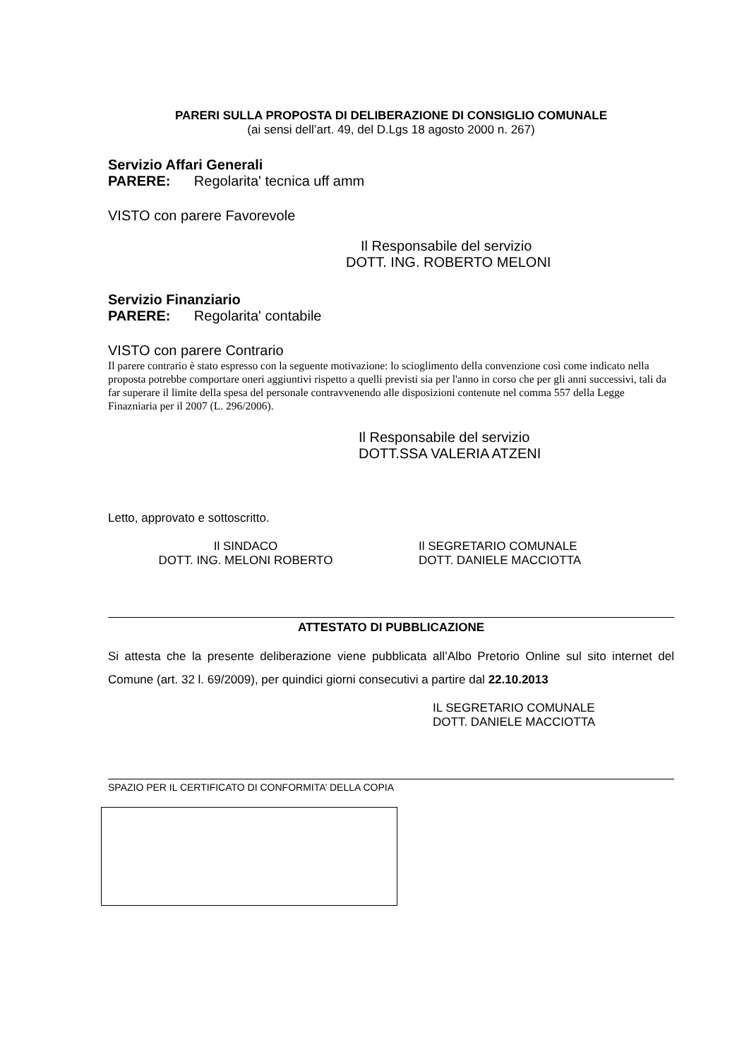PARERI SULLA PROPOSTA DI DELIBERAZIONE DI CONSIGLIO COMUNALE
(ai sensi dell’art. 49, del D.Lgs 18 agosto 2000 n. 267)
Servizio Affari Generali
PARERE: Regolarita' tecnica uff amm
VISTO con parere Favorevole
Il Responsabile del servizio
DOTT. ING. ROBERTO MELONI
Servizio Finanziario
PARERE: Regolarita' contabile
VISTO con parere Contrario
Il parere contrario è stato espresso con la seguente motivazione: lo scioglimento della convenzione così come indicato nella proposta potrebbe comportare oneri aggiuntivi rispetto a quelli previsti sia per l'anno in corso che per gli anni successivi, tali da far superare il limite della spesa del personale contravvenendo alle disposizioni contenute nel comma 557 della Legge Finazniaria per il 2007 (L. 296/2006).
Il Responsabile del servizio
DOTT.SSA VALERIA ATZENI
Letto, approvato e sottoscritto.
Il SINDACO
DOTT. ING. MELONI ROBERTO
Il SEGRETARIO COMUNALE
DOTT. DANIELE MACCIOTTA
ATTESTATO DI PUBBLICAZIONE
Si attesta che la presente deliberazione viene pubblicata all’Albo Pretorio Online sul sito internet del Comune (art. 32 l. 69/2009), per quindici giorni consecutivi a partire dal 22.10.2013
IL SEGRETARIO COMUNALE
DOTT. DANIELE MACCIOTTA
SPAZIO PER IL CERTIFICATO DI CONFORMITA’ DELLA COPIA